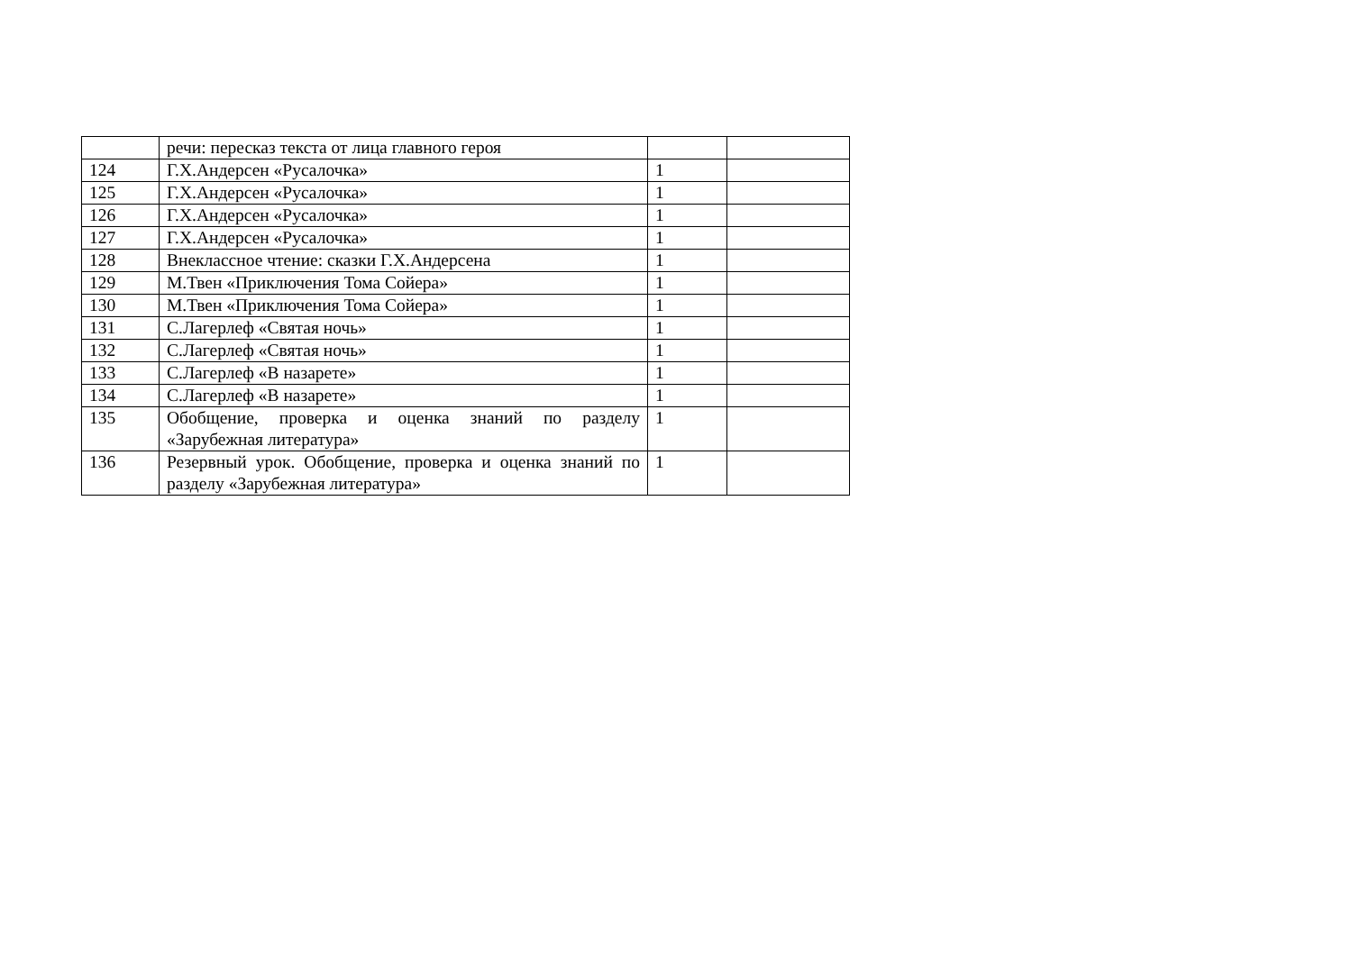| | речи: пересказ текста от лица главного героя | | |
| 124 | Г.Х.Андерсен «Русалочка» | 1 | |
| 125 | Г.Х.Андерсен «Русалочка» | 1 | |
| 126 | Г.Х.Андерсен «Русалочка» | 1 | |
| 127 | Г.Х.Андерсен «Русалочка» | 1 | |
| 128 | Внеклассное чтение: сказки Г.Х.Андерсена | 1 | |
| 129 | М.Твен «Приключения Тома Сойера» | 1 | |
| 130 | М.Твен «Приключения Тома Сойера» | 1 | |
| 131 | С.Лагерлеф «Святая ночь» | 1 | |
| 132 | С.Лагерлеф «Святая ночь» | 1 | |
| 133 | С.Лагерлеф «В назарете» | 1 | |
| 134 | С.Лагерлеф «В назарете» | 1 | |
| 135 | Обобщение, проверка и оценка знаний по разделу «Зарубежная литература» | 1 | |
| 136 | Резервный урок. Обобщение, проверка и оценка знаний по разделу «Зарубежная литература» | 1 | |